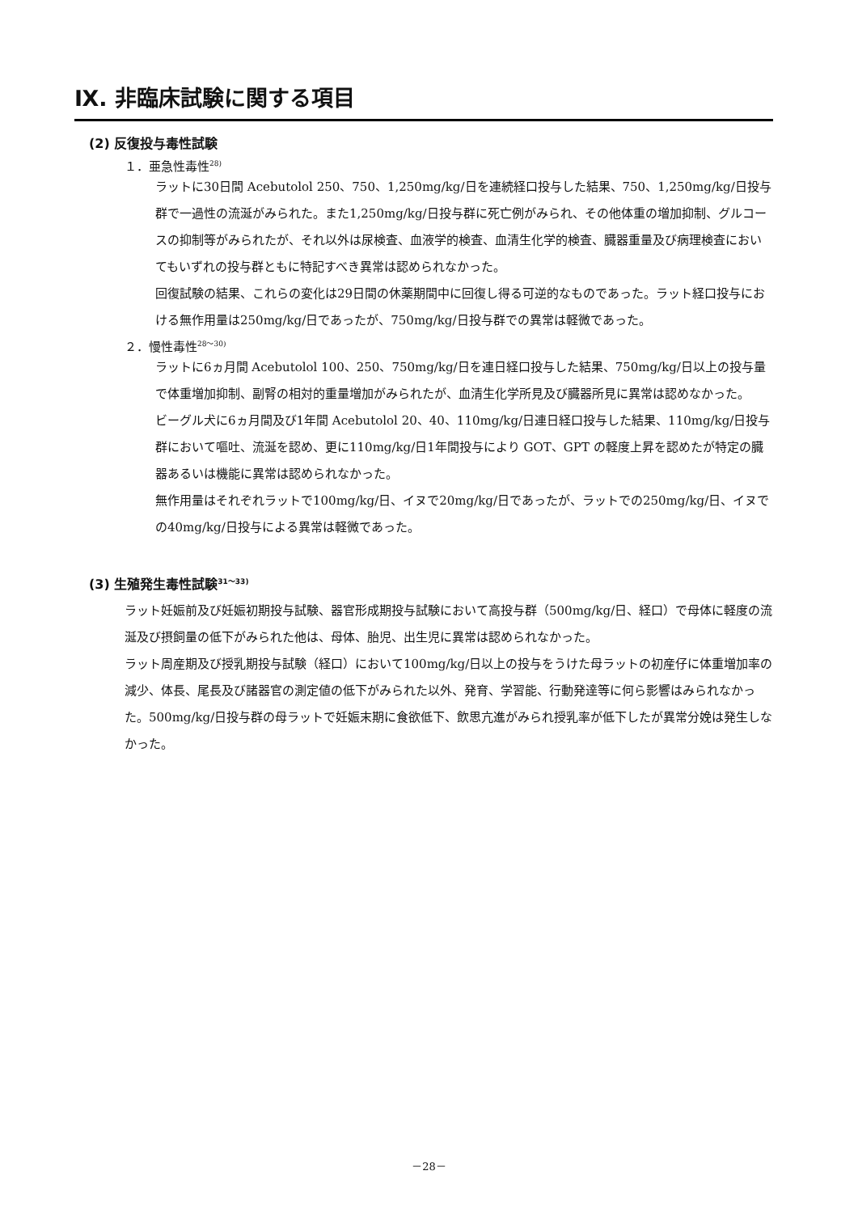Ⅸ. 非臨床試験に関する項目
(2) 反復投与毒性試験
１．亜急性毒性<sup>28)</sup>
ラットに30日間 Acebutolol 250、750、1,250mg/kg/日を連続経口投与した結果、750、1,250mg/kg/日投与群で一過性の流涎がみられた。また1,250mg/kg/日投与群に死亡例がみられ、その他体重の増加抑制、グルコースの抑制等がみられたが、それ以外は尿検査、血液学的検査、血清生化学的検査、臓器重量及び病理検査においてもいずれの投与群ともに特記すべき異常は認められなかった。
回復試験の結果、これらの変化は29日間の休薬期間中に回復し得る可逆的なものであった。ラット経口投与における無作用量は250mg/kg/日であったが、750mg/kg/日投与群での異常は軽微であった。
２．慢性毒性<sup>28〜30)</sup>
ラットに6ヵ月間 Acebutolol 100、250、750mg/kg/日を連日経口投与した結果、750mg/kg/日以上の投与量で体重増加抑制、副腎の相対的重量増加がみられたが、血清生化学所見及び臓器所見に異常は認めなかった。
ビーグル犬に6ヵ月間及び1年間 Acebutolol 20、40、110mg/kg/日連日経口投与した結果、110mg/kg/日投与群において嘔吐、流涎を認め、更に110mg/kg/日1年間投与により GOT、GPT の軽度上昇を認めたが特定の臓器あるいは機能に異常は認められなかった。
無作用量はそれぞれラットで100mg/kg/日、イヌで20mg/kg/日であったが、ラットでの250mg/kg/日、イヌでの40mg/kg/日投与による異常は軽微であった。
(3) 生殖発生毒性試験<sup>31〜33)</sup>
ラット妊娠前及び妊娠初期投与試験、器官形成期投与試験において高投与群（500mg/kg/日、経口）で母体に軽度の流涎及び摂飼量の低下がみられた他は、母体、胎児、出生児に異常は認められなかった。
ラット周産期及び授乳期投与試験（経口）において100mg/kg/日以上の投与をうけた母ラットの初産仔に体重増加率の減少、体長、尾長及び諸器官の測定値の低下がみられた以外、発育、学習能、行動発達等に何ら影響はみられなかった。500mg/kg/日投与群の母ラットで妊娠末期に食欲低下、飲思亢進がみられ授乳率が低下したが異常分娩は発生しなかった。
－28－